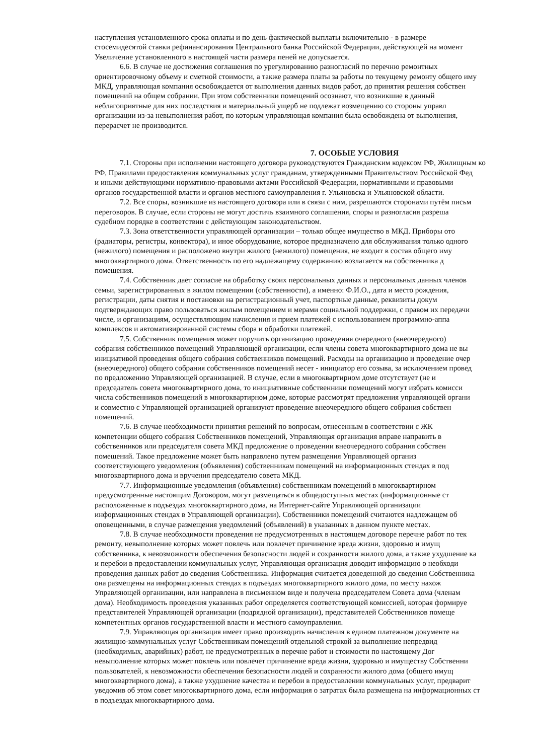наступления установленного срока оплаты и по день фактической выплаты включительно - в размере
стосемидесятой ставки рефинансирования Центрального банка Российской Федерации, действующей на момент
Увеличение установленного в настоящей части размера пеней не допускается.
6.6. В случае не достижения соглашения по урегулированию разногласий по перечню ремонтных
ориентировочному объему и сметной стоимости, а также размера платы за работы по текущему ремонту общего иму
МКД, управляющая компания освобождается от выполнения данных видов работ, до принятия решения собствен
помещений на общем собрании. При этом собственники помещений осознают, что возникшие в данный
неблагоприятные для них последствия и материальный ущерб не подлежат возмещению со стороны управл
организации из-за невыполнения работ, по которым управляющая компания была освобождена от выполнения,
перерасчет не производится.
7. ОСОБЫЕ УСЛОВИЯ
7.1. Стороны при исполнении настоящего договора руководствуются Гражданским кодексом РФ, Жилищным ко
РФ, Правилами предоставления коммунальных услуг гражданам, утвержденными Правительством Российской Фед
и иными действующими нормативно-правовыми актами Российской Федерации, нормативными и правовыми
органов государственной власти и органов местного самоуправления г. Ульяновска и Ульяновской области.
7.2. Все споры, возникшие из настоящего договора или в связи с ним, разрешаются сторонами путём письм
переговоров. В случае, если стороны не могут достичь взаимного соглашения, споры и разногласия разреша
судебном порядке в соответствии с действующим законодательством.
7.3. Зона ответственности управляющей организации – только общее имущество в МКД. Приборы ото
(радиаторы, регистры, конвектора), и иное оборудование, которое предназначено для обслуживания только одного
(нежилого) помещения и расположено внутри жилого (нежилого) помещения, не входит в состав общего иму
многоквартирного дома. Ответственность по его надлежащему содержанию возлагается на собственника д
помещения.
7.4. Собственник дает согласие на обработку своих персональных данных и персональных данных членов
семьи, зарегистрированных в жилом помещении (собственности), а именно: Ф.И.О., дата и место рождения,
регистрации, даты снятия и постановки на регистрационный учет, паспортные данные, реквизиты докум
подтверждающих право пользоваться жилым помещением и мерами социальной поддержки, с правом их передачи
числе, и организациям, осуществляющим начисления и прием платежей с использованием программно-аппа
комплексов и автоматизированной системы сбора и обработки платежей.
7.5. Собственник помещения может поручить организацию проведения очередного (внеочередного)
собрания собственников помещений Управляющей организации, если члены совета многоквартирного дома не вы
инициативой проведения общего собрания собственников помещений. Расходы на организацию и проведение очер
(внеочередного) общего собрания собственников помещений несет - инициатор его созыва, за исключением провед
по предложению Управляющей организацией. В случае, если в многоквартирном доме отсутствует (не и
председатель совета многоквартирного дома, то инициативные собственники помещений могут избрать комисси
числа собственников помещений в многоквартирном доме, которые рассмотрят предложения управляющей органи
и совместно с Управляющей организацией организуют проведение внеочередного общего собрания собствен
помещений.
7.6. В случае необходимости принятия решений по вопросам, отнесенным в соответствии с ЖК
компетенции общего собрания Собственников помещений, Управляющая организация вправе направить в
собственников или председателя совета МКД предложение о проведении внеочередного собрания собствен
помещений. Такое предложение может быть направлено путем размещения Управляющей организ
соответствующего уведомления (объявления) собственникам помещений на информационных стендах в под
многоквартирного дома и вручения председателю совета МКД.
7.7. Информационные уведомления (объявления) собственникам помещений в многоквартирном
предусмотренные настоящим Договором, могут размещаться в общедоступных местах (информационные ст
расположенные в подъездах многоквартирного дома, на Интернет-сайте Управляющей организации
информационных стендах в Управляющей организации). Собственники помещений считаются надлежащем об
оповещенными, в случае размещения уведомлений (объявлений) в указанных в данном пункте местах.
7.8. В случае необходимости проведения не предусмотренных в настоящем договоре перечне работ по тек
ремонту, невыполнение которых может повлечь или повлечет причинение вреда жизни, здоровью и имущ
собственника, к невозможности обеспечения безопасности людей и сохранности жилого дома, а также ухудшение ка
и перебои в предоставлении коммунальных услуг, Управляющая организация доводит информацию о необходи
проведения данных работ до сведения Собственника. Информация считается доведенной до сведения Собственника
она размещены на информационных стендах в подъездах многоквартирного жилого дома, по месту нахож
Управляющей организации, или направлена в письменном виде и получена председателем Совета дома (членам
дома). Необходимость проведения указанных работ определяется соответствующей комиссией, которая формируе
представителей Управляющей организации (подрядной организации), представителей Собственников помеще
компетентных органов государственной власти и местного самоуправления.
7.9. Управляющая организация имеет право производить начисления в едином платежном документе на
жилищно-коммунальных услуг Собственникам помещений отдельной строкой за выполнение непредвид
(необходимых, аварийных) работ, не предусмотренных в перечне работ и стоимости по настоящему Дог
невыполнение которых может повлечь или повлечет причинение вреда жизни, здоровью и имуществу Собственни
пользователей, к невозможности обеспечения безопасности людей и сохранности жилого дома (общего имущ
многоквартирного дома), а также ухудшение качества и перебои в предоставлении коммунальных услуг, предварит
уведомив об этом совет многоквартирного дома, если информация о затратах была размещена на информационных ст
в подъездах многоквартирного дома.